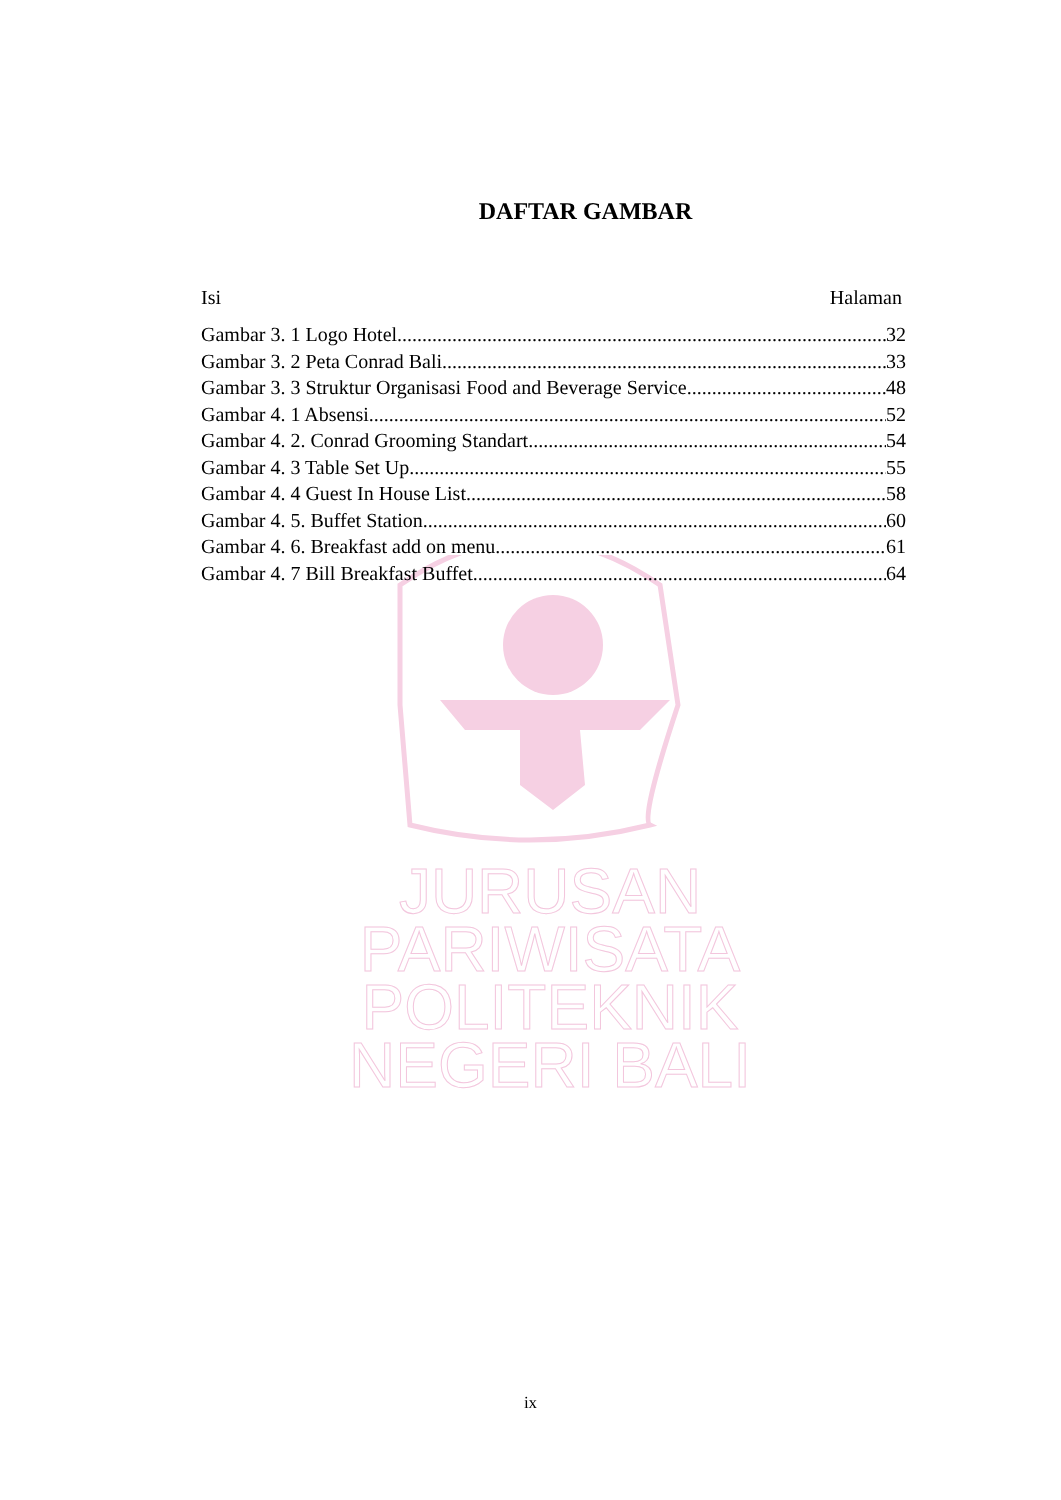DAFTAR GAMBAR
Isi Halaman
Gambar 3. 1 Logo Hotel 32
Gambar 3. 2 Peta Conrad Bali 33
Gambar 3. 3 Struktur Organisasi Food and Beverage Service 48
Gambar 4. 1 Absensi 52
Gambar 4. 2. Conrad Grooming Standart 54
Gambar 4. 3 Table Set Up 55
Gambar 4. 4 Guest In House List 58
Gambar 4. 5. Buffet Station 60
Gambar 4. 6. Breakfast add on menu 61
Gambar 4. 7 Bill Breakfast Buffet 64
JURUSAN PARIWISATA
POLITEKNIK NEGERI BALI
ix